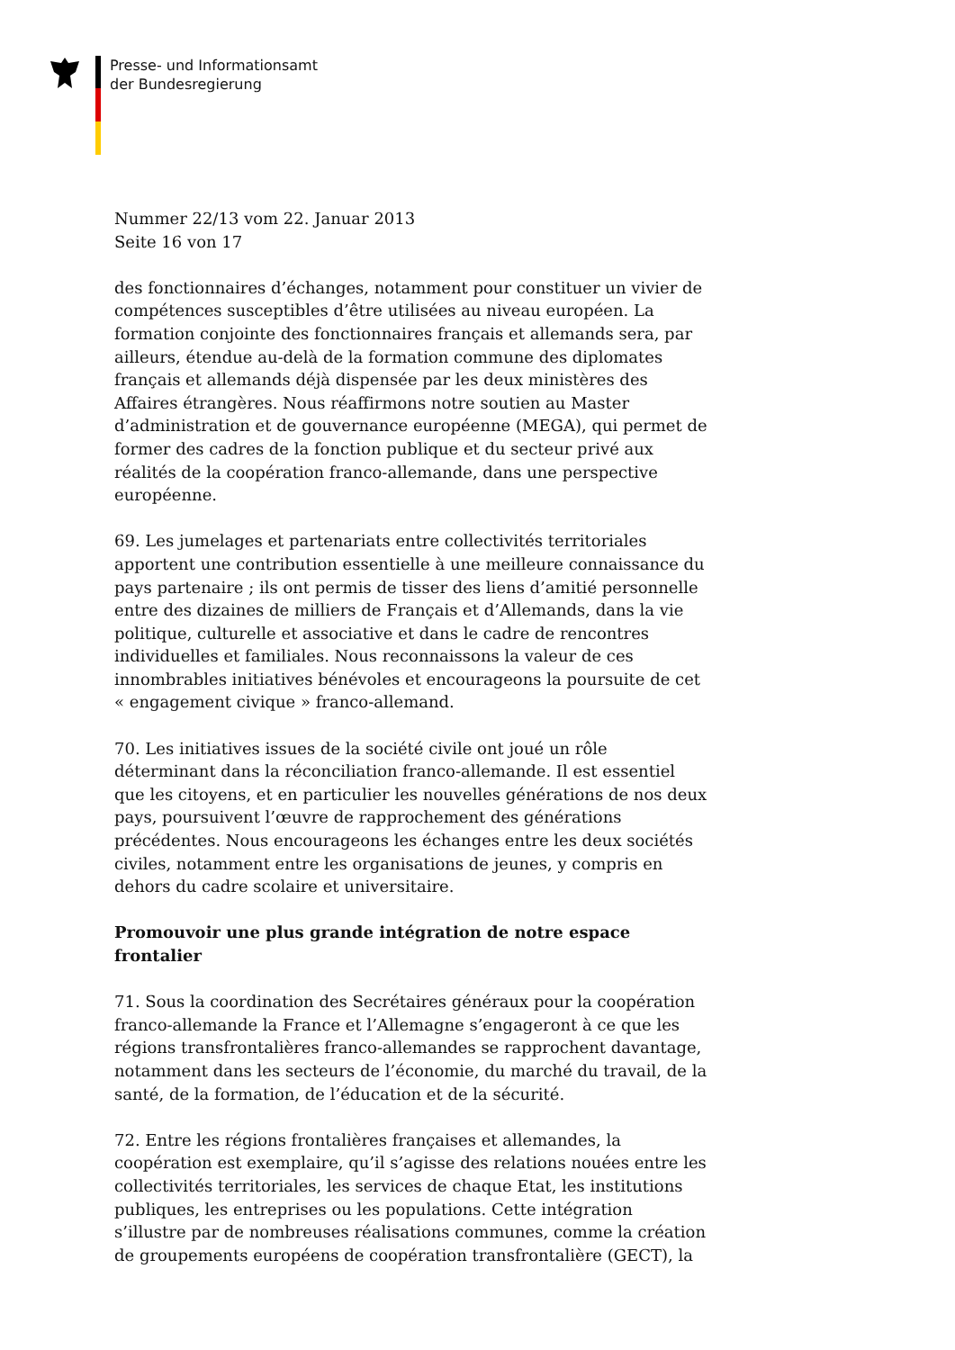Presse- und Informationsamt
der Bundesregierung
Nummer 22/13 vom 22. Januar 2013
Seite 16 von 17
des fonctionnaires d’échanges, notamment pour constituer un vivier de compétences susceptibles d’être utilisées au niveau européen. La formation conjointe des fonctionnaires français et allemands sera, par ailleurs, étendue au-delà de la formation commune des diplomates français et allemands déjà dispensée par les deux ministères des Affaires étrangères. Nous réaffirmons notre soutien au Master d’administration et de gouvernance européenne (MEGA), qui permet de former des cadres de la fonction publique et du secteur privé aux réalités de la coopération franco-allemande, dans une perspective européenne.
69. Les jumelages et partenariats entre collectivités territoriales apportent une contribution essentielle à une meilleure connaissance du pays partenaire ; ils ont permis de tisser des liens d’amitié personnelle entre des dizaines de milliers de Français et d’Allemands, dans la vie politique, culturelle et associative et dans le cadre de rencontres individuelles et familiales. Nous reconnaissons la valeur de ces innombrables initiatives bénévoles et encourageons la poursuite de cet « engagement civique » franco-allemand.
70. Les initiatives issues de la société civile ont joué un rôle déterminant dans la réconciliation franco-allemande. Il est essentiel que les citoyens, et en particulier les nouvelles générations de nos deux pays, poursuivent l’œuvre de rapprochement des générations précédentes. Nous encourageons les échanges entre les deux sociétés civiles, notamment entre les organisations de jeunes, y compris en dehors du cadre scolaire et universitaire.
Promouvoir une plus grande intégration de notre espace frontalier
71. Sous la coordination des Secrétaires généraux pour la coopération franco-allemande la France et l’Allemagne s’engageront à ce que les régions transfrontalières franco-allemandes se rapprochent davantage, notamment dans les secteurs de l’économie, du marché du travail, de la santé, de la formation, de l’éducation et de la sécurité.
72. Entre les régions frontalières françaises et allemandes, la coopération est exemplaire, qu’il s’agisse des relations nouées entre les collectivités territoriales, les services de chaque Etat, les institutions publiques, les entreprises ou les populations. Cette intégration s’illustre par de nombreuses réalisations communes, comme la création de groupements européens de coopération transfrontalière (GECT), la